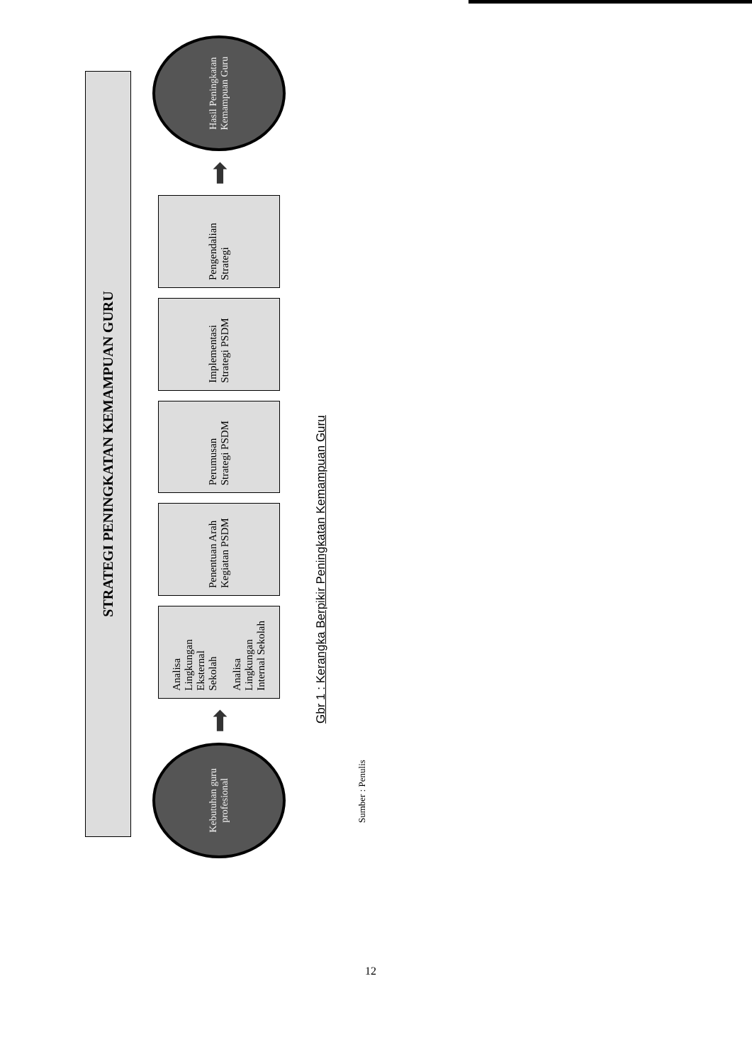STRATEGI PENINGKATAN KEMAMPUAN GURU
Kebutuhan guru profesional
➡
Analisa Lingkungan Eksternal Sekolah
Analisa Lingkungan Internal Sekolah
Penentuan Arah Kegiatan PSDM
Perumusan Strategi PSDM
Implementasi Strategi PSDM
Pengendalian Strategi
➡
Hasil Peningkatan Kemampuan Guru
Gbr 1 : Kerangka Berpikir Peningkatan Kemampuan Guru
Sumber : Penulis
12